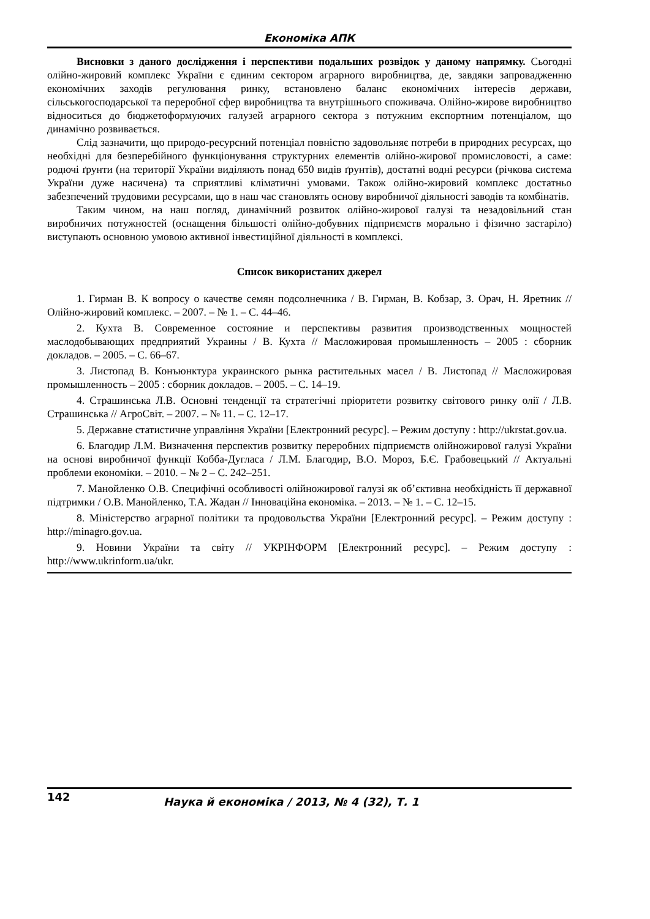Економіка АПК
Висновки з даного дослідження і перспективи подальших розвідок у даному напрямку. Сьогодні олійно-жировий комплекс України є єдиним сектором аграрного виробництва, де, завдяки запровадженню економічних заходів регулювання ринку, встановлено баланс економічних інтересів держави, сільськогосподарської та переробної сфер виробництва та внутрішнього споживача. Олійно-жирове виробництво відноситься до бюджетоформуючих галузей аграрного сектора з потужним експортним потенціалом, що динамічно розвивається.
Слід зазначити, що природо-ресурсний потенціал повністю задовольняє потреби в природних ресурсах, що необхідні для безперебійного функціонування структурних елементів олійно-жирової промисловості, а саме: родючі ґрунти (на території України виділяють понад 650 видів ґрунтів), достатні водні ресурси (річкова система України дуже насичена) та сприятливі кліматичні умовами. Також олійно-жировий комплекс достатньо забезпечений трудовими ресурсами, що в наш час становлять основу виробничої діяльності заводів та комбінатів.
Таким чином, на наш погляд, динамічний розвиток олійно-жирової галузі та незадовільний стан виробничих потужностей (оснащення більшості олійно-добувних підприємств морально і фізично застаріло) виступають основною умовою активної інвестиційної діяльності в комплексі.
Список використаних джерел
1. Гирман В. К вопросу о качестве семян подсолнечника / В. Гирман, В. Кобзар, З. Орач, Н. Яретник //Олійно-жировий комплекс. – 2007. – № 1. – С. 44–46.
2. Кухта В. Современное состояние и перспективы развития производственных мощностей маслодобывающих предприятий Украины / В. Кухта // Масложировая промышленность – 2005 : сборник докладов. – 2005. – С. 66–67.
3. Листопад В. Конъюнктура украинского рынка растительных масел / В. Листопад // Масложировая промышленность – 2005 : сборник докладов. – 2005. – С. 14–19.
4. Страшинська Л.В. Основні тенденції та стратегічні пріоритети розвитку світового ринку олії / Л.В. Страшинська // АгроСвіт. – 2007. – № 11. – С. 12–17.
5. Державне статистичне управління України [Електронний ресурс]. – Режим доступу : http://ukrstat.gov.ua.
6. Благодир Л.М. Визначення перспектив розвитку переробних підприємств олійножирової галузі України на основі виробничої функції Кобба-Дугласа / Л.М. Благодир, В.О. Мороз, Б.Є. Грабовецький // Актуальні проблеми економіки. – 2010. – № 2 – С. 242–251.
7. Манойленко О.В. Специфічні особливості олійножирової галузі як об’єктивна необхідність її державної підтримки / О.В. Манойленко, Т.А. Жадан // Інноваційна економіка. – 2013. – № 1. – С. 12–15.
8. Міністерство аграрної політики та продовольства України [Електронний ресурс]. – Режим доступу : http://minagro.gov.ua.
9. Новини України та світу // УКРІНФОРМ [Електронний ресурс]. – Режим доступу : http://www.ukrinform.ua/ukr.
142
Наука й економіка / 2013, № 4 (32), Т. 1